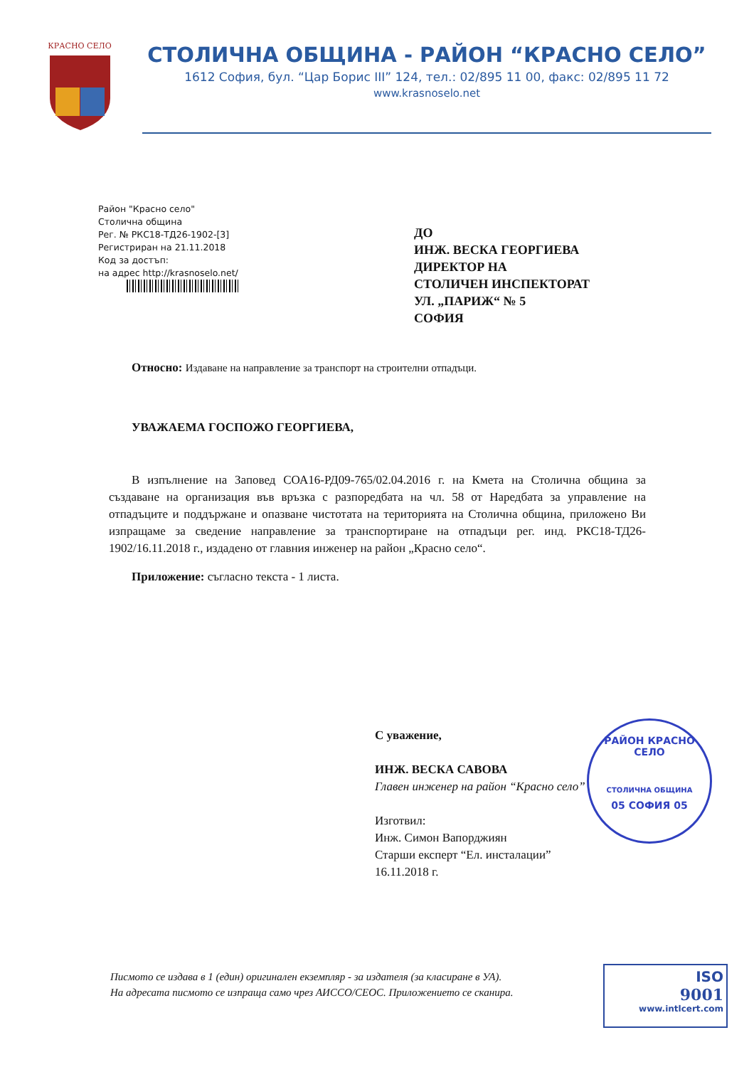КРАСНО СЕЛО
СТОЛИЧНА ОБЩИНА - РАЙОН “КРАСНО СЕЛО”
1612 София, бул. “Цар Борис III” 124, тел.: 02/895 11 00, факс: 02/895 11 72
www.krasnoselo.net
Район "Красно село"
Столична община
Рег. № РКС18-ТД26-1902-[3]
Регистриран на 21.11.2018
Код за достъп:
на адрес http://krasnoselo.net/
ДО
ИНЖ. ВЕСКА ГЕОРГИЕВА
ДИРЕКТОР НА
СТОЛИЧЕН ИНСПЕКТОРАТ
УЛ. „ПАРИЖ“ № 5
СОФИЯ
Относно: Издаване на направление за транспорт на строителни отпадъци.
УВАЖАЕМА ГОСПОЖО ГЕОРГИЕВА,
В изпълнение на Заповед СОА16-РД09-765/02.04.2016 г. на Кмета на Столична община за създаване на организация във връзка с разпоредбата на чл. 58 от Наредбата за управление на отпадъците и поддържане и опазване чистотата на територията на Столична община, приложено Ви изпращаме за сведение направление за транспортиране на отпадъци рег. инд. РКС18-ТД26-1902/16.11.2018 г., издадено от главния инженер на район „Красно село“.
Приложение: съгласно текста - 1 листа.
С уважение,
ИНЖ. ВЕСКА САВОВА
Главен инженер на район “Красно село”
Изготвил:
Инж. Симон Вапорджиян
Старши експерт “Ел. инсталации”
16.11.2018 г.
РАЙОН КРАСНО СЕЛО
СТОЛИЧНА ОБЩИНА
05 СОФИЯ 05
Писмото се издава в 1 (един) оригинален екземпляр - за издателя (за класиране в УА).
На адресата писмото се изпраща само чрез АИССО/СЕОС. Приложението се сканира.
ISO
9001
www.intlcert.com